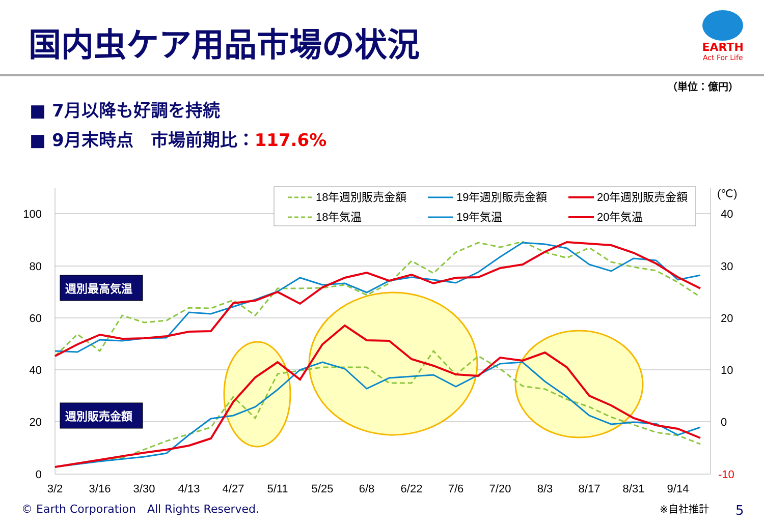国内虫ケア用品市場の状況
EARTH
Act For Life
（単位：億円）
■ 7月以降も好調を持続
■ 9月末時点　市場前期比：117.6%
18年週別販売金額
19年週別販売金額
20年週別販売金額
18年気温
19年気温
20年気温
100
80
60
40
20
0
(℃)
40
30
20
10
0
-10
3/2
3/16
3/30
4/13
4/27
5/11
5/25
6/8
6/22
7/6
7/20
8/3
8/17
8/31
9/14
週別最高気温
週別販売金額
© Earth Corporation　All Rights Reserved.
※自社推計 5